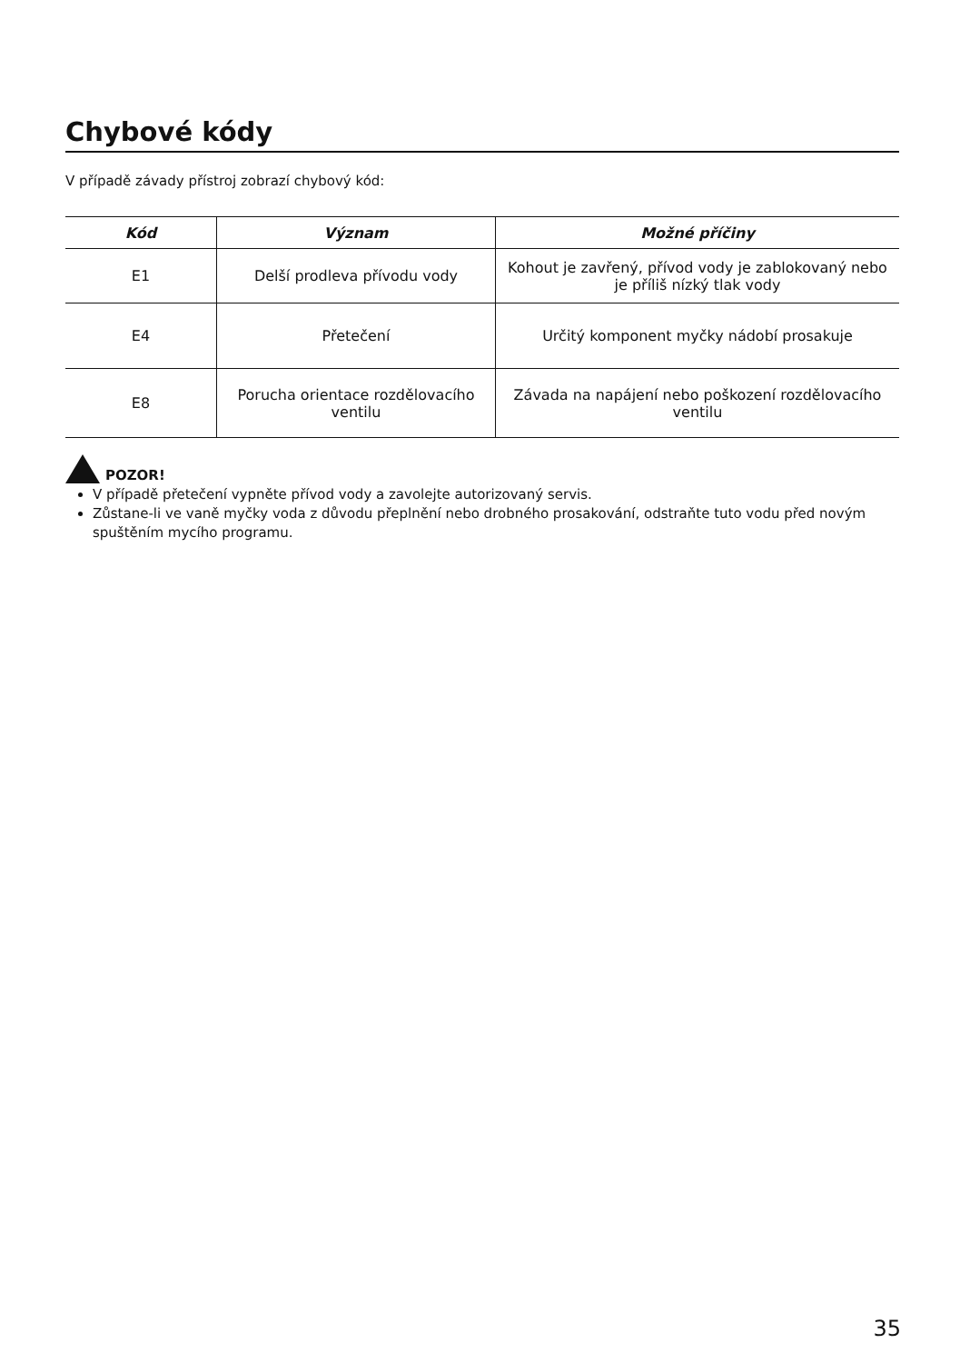Chybové kódy
V případě závady přístroj zobrazí chybový kód:
| Kód | Význam | Možné příčiny |
| --- | --- | --- |
| E1 | Delší prodleva přívodu vody | Kohout je zavřený, přívod vody je zablokovaný nebo je příliš nízký tlak vody |
| E4 | Přetečení | Určitý komponent myčky nádobí prosakuje |
| E8 | Porucha orientace rozdělovacího ventilu | Závada na napájení nebo poškození rozdělovacího ventilu |
POZOR!
V případě přetečení vypněte přívod vody a zavolejte autorizovaný servis.
Zůstane-li ve vaně myčky voda z důvodu přeplnění nebo drobného prosakování, odstraňte tuto vodu před novým spuštěním mycího programu.
35